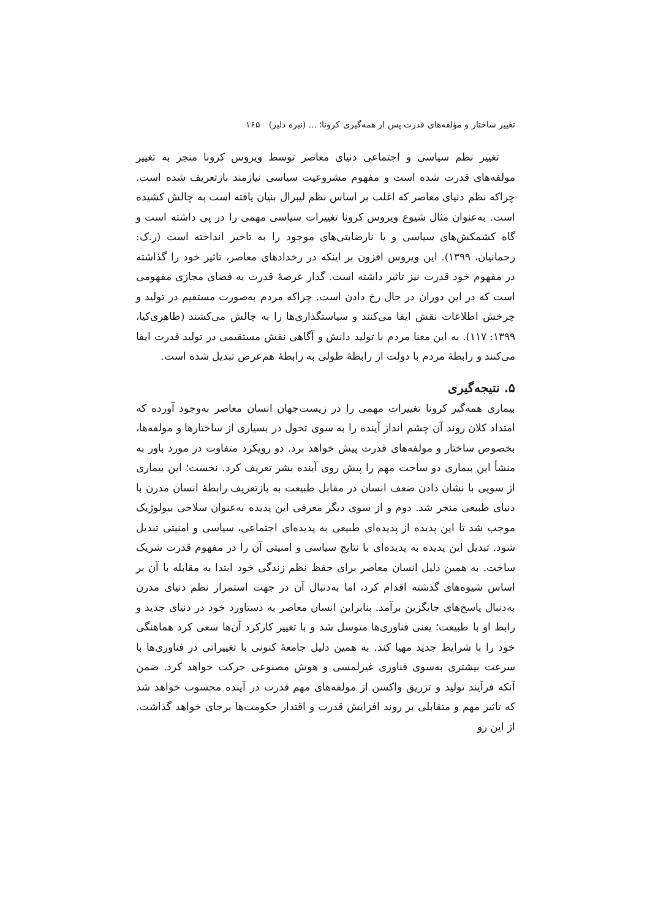تغییر ساختار و مؤلفه‌های قدرت پس از همه‌گیری کرونا؛ ... (نیره دلیر) ۱۶۵
تغییر نظم سیاسی و اجتماعی دنیای معاصر توسط ویروس کرونا منجر به تغییر مولفه‌های قدرت شده است و مفهوم مشروعیت سیاسی نیازمند بازتعریف شده است. چراکه نظم دنیای معاصر که اغلب بر اساس نظم لیبرال بنیان یافته است به چالش کشیده است. به‌عنوان مثال شیوع ویروس کرونا تغییرات سیاسی مهمی را در پی داشته است و گاه کشمکش‌های سیاسی و یا نارضایتی‌های موجود را به تاخیر انداخته است (ر.ک: رحمانیان، ۱۳۹۹). این ویروس افزون بر اینکه در رخدادهای معاصر، تاثیر خود را گذاشته در مفهوم خود قدرت نیز تاثیر داشته است. گذار عرصهٔ قدرت به فضای مجازی مفهومی است که در این دوران در حال رخ دادن است. چراکه مردم به‌صورت مستقیم در تولید و چرخش اطلاعات نقش ایفا می‌کنند و سیاستگذاری‌ها را به چالش می‌کشند (طاهری‌کیا، ۱۳۹۹: ۱۱۷). به این معنا مردم با تولید دانش و آگاهی نقش مستقیمی در تولید قدرت ایفا می‌کنند و رابطهٔ مردم با دولت از رابطهٔ طولی به رابطهٔ هم‌عرض تبدیل شده است.
۵. نتیجه‌گیری
بیماری همه‌گیر کرونا تغییرات مهمی را در زیست‌جهان انسان معاصر به‌وجود آورده که امتداد کلان روند آن چشم انداز آینده را به سوی تحول در بسیاری از ساختارها و مولفه‌ها، بخصوص ساختار و مولفه‌های قدرت پیش خواهد برد. دو رویکرد متفاوت در مورد باور به منشأ این بیماری دو ساحت مهم را پیش روی آینده بشر تعریف کرد. نخست؛ این بیماری از سویی با نشان دادن ضعف انسان در مقابل طبیعت به بازتعریف رابطهٔ انسان مدرن با دنیای طبیعی منجر شد. دوم و از سوی دیگر معرفی این پدیده به‌عنوان سلاحی بیولوژیک موجب شد تا این پدیده از پدیده‌ای طبیعی به پدیده‌ای اجتماعی، سیاسی و امنیتی تبدیل شود. تبدیل این پدیده به پدیده‌ای با نتایج سیاسی و امنیتی آن را در مفهوم قدرت شریک ساخت. به همین دلیل انسان معاصر برای حفظ نظم زندگی خود ابتدا به مقابله با آن بر اساس شیوه‌های گذشته اقدام کرد، اما به‌دنبال آن در جهت استمرار نظم دنیای مدرن به‌دنبال پاسخ‌های جایگزین برآمد. بنابراین انسان معاصر به دستاورد خود در دنیای جدید و رابط او با طبیعت؛ یعنی فناوری‌ها متوسل شد و با تغییر کارکرد آن‌ها سعی کرد هماهنگی خود را با شرایط جدید مهیا کند. به همین دلیل جامعهٔ کنونی با تغییراتی در فناوری‌ها با سرعت بیشتری به‌سوی فناوری غیرلمسی و هوش مصنوعی حرکت خواهد کرد. ضمن آنکه فرآیند تولید و تزریق واکسن از مولفه‌های مهم قدرت در آینده محسوب خواهد شد که تاثیر مهم و متقابلی بر روند افزایش قدرت و اقتدار حکومت‌ها برجای خواهد گذاشت. از این رو